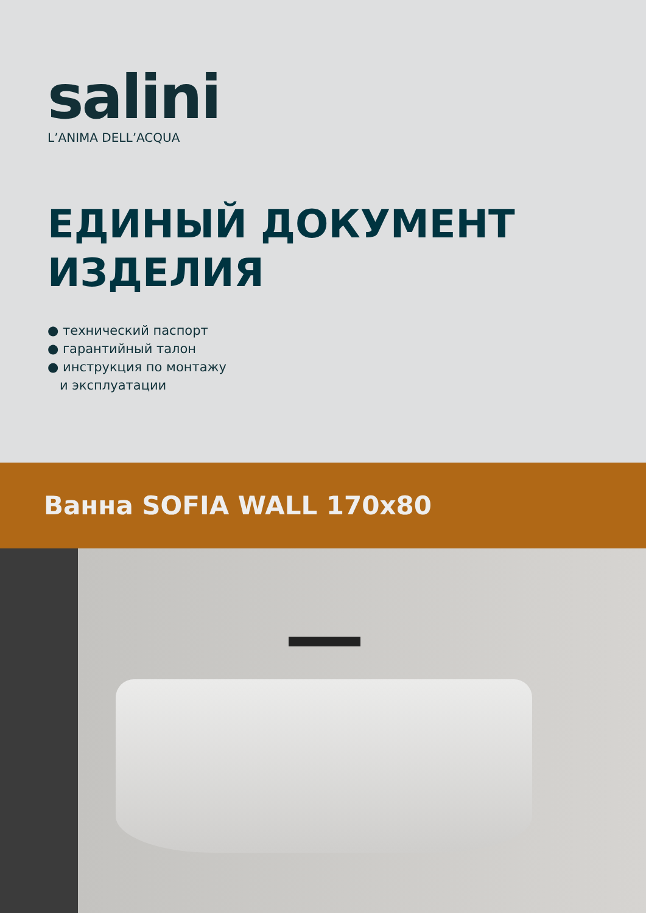salini
L’ANIMA DELL’ACQUA
ЕДИНЫЙ ДОКУМЕНТ
ИЗДЕЛИЯ
● технический паспорт
● гарантийный талон
● инструкция по монтажу
и эксплуатации
Ванна SOFIA WALL 170x80